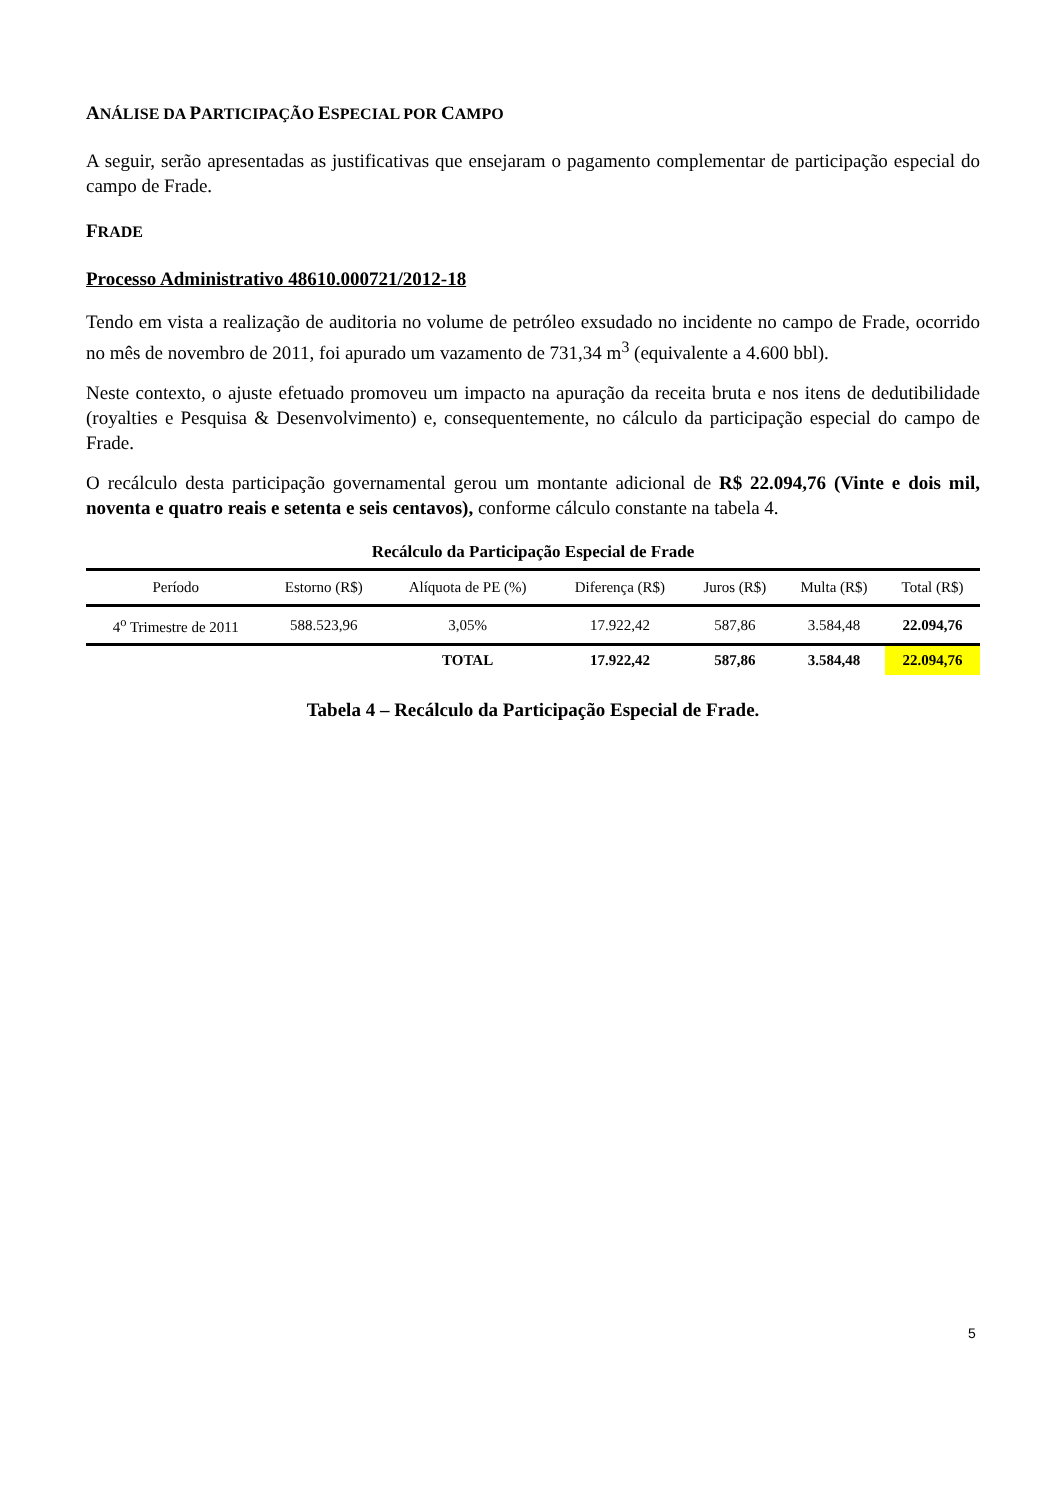ANÁLISE DA PARTICIPAÇÃO ESPECIAL POR CAMPO
A seguir, serão apresentadas as justificativas que ensejaram o pagamento complementar de participação especial do campo de Frade.
FRADE
Processo Administrativo 48610.000721/2012-18
Tendo em vista a realização de auditoria no volume de petróleo exsudado no incidente no campo de Frade, ocorrido no mês de novembro de 2011, foi apurado um vazamento de 731,34 m<sup>3</sup> (equivalente a 4.600 bbl).
Neste contexto, o ajuste efetuado promoveu um impacto na apuração da receita bruta e nos itens de dedutibilidade (royalties e Pesquisa & Desenvolvimento) e, consequentemente, no cálculo da participação especial do campo de Frade.
O recálculo desta participação governamental gerou um montante adicional de R$ 22.094,76 (Vinte e dois mil, noventa e quatro reais e setenta e seis centavos), conforme cálculo constante na tabela 4.
| Recálculo da Participação Especial de Frade | | | | | | |
| --- | --- | --- | --- | --- | --- | --- |
| Período | Estorno (R$) | Alíquota de PE (%) | Diferença (R$) | Juros (R$) | Multa (R$) | Total (R$) |
| 4<sup>o</sup> Trimestre de 2011 | 588.523,96 | 3,05% | 17.922,42 | 587,86 | 3.584,48 | 22.094,76 |
| | | TOTAL | 17.922,42 | 587,86 | 3.584,48 | 22.094,76 |
Tabela 4 – Recálculo da Participação Especial de Frade.
5